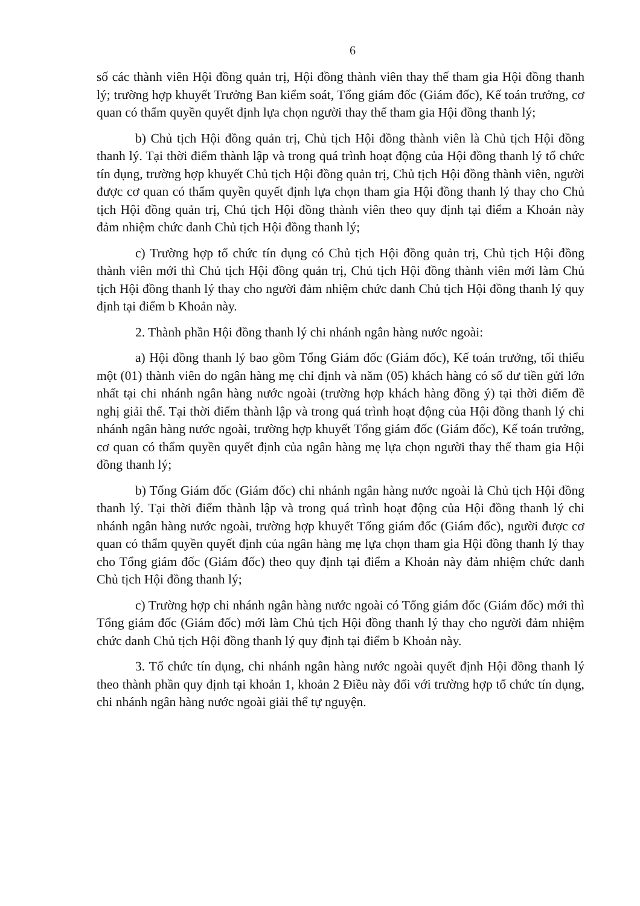6
số các thành viên Hội đồng quản trị, Hội đồng thành viên thay thế tham gia Hội đồng thanh lý; trường hợp khuyết Trưởng Ban kiểm soát, Tổng giám đốc (Giám đốc), Kế toán trưởng, cơ quan có thẩm quyền quyết định lựa chọn người thay thế tham gia Hội đồng thanh lý;
b) Chủ tịch Hội đồng quản trị, Chủ tịch Hội đồng thành viên là Chủ tịch Hội đồng thanh lý. Tại thời điểm thành lập và trong quá trình hoạt động của Hội đồng thanh lý tổ chức tín dụng, trường hợp khuyết Chủ tịch Hội đồng quản trị, Chủ tịch Hội đồng thành viên, người được cơ quan có thẩm quyền quyết định lựa chọn tham gia Hội đồng thanh lý thay cho Chủ tịch Hội đồng quản trị, Chủ tịch Hội đồng thành viên theo quy định tại điểm a Khoản này đảm nhiệm chức danh Chủ tịch Hội đồng thanh lý;
c) Trường hợp tổ chức tín dụng có Chủ tịch Hội đồng quản trị, Chủ tịch Hội đồng thành viên mới thì Chủ tịch Hội đồng quản trị, Chủ tịch Hội đồng thành viên mới làm Chủ tịch Hội đồng thanh lý thay cho người đảm nhiệm chức danh Chủ tịch Hội đồng thanh lý quy định tại điểm b Khoản này.
2. Thành phần Hội đồng thanh lý chi nhánh ngân hàng nước ngoài:
a) Hội đồng thanh lý bao gồm Tổng Giám đốc (Giám đốc), Kế toán trưởng, tối thiểu một (01) thành viên do ngân hàng mẹ chỉ định và năm (05) khách hàng có số dư tiền gửi lớn nhất tại chi nhánh ngân hàng nước ngoài (trường hợp khách hàng đồng ý) tại thời điểm đề nghị giải thể. Tại thời điểm thành lập và trong quá trình hoạt động của Hội đồng thanh lý chi nhánh ngân hàng nước ngoài, trường hợp khuyết Tổng giám đốc (Giám đốc), Kế toán trưởng, cơ quan có thẩm quyền quyết định của ngân hàng mẹ lựa chọn người thay thế tham gia Hội đồng thanh lý;
b) Tổng Giám đốc (Giám đốc) chi nhánh ngân hàng nước ngoài là Chủ tịch Hội đồng thanh lý. Tại thời điểm thành lập và trong quá trình hoạt động của Hội đồng thanh lý chi nhánh ngân hàng nước ngoài, trường hợp khuyết Tổng giám đốc (Giám đốc), người được cơ quan có thẩm quyền quyết định của ngân hàng mẹ lựa chọn tham gia Hội đồng thanh lý thay cho Tổng giám đốc (Giám đốc) theo quy định tại điểm a Khoản này đảm nhiệm chức danh Chủ tịch Hội đồng thanh lý;
c) Trường hợp chi nhánh ngân hàng nước ngoài có Tổng giám đốc (Giám đốc) mới thì Tổng giám đốc (Giám đốc) mới làm Chủ tịch Hội đồng thanh lý thay cho người đảm nhiệm chức danh Chủ tịch Hội đồng thanh lý quy định tại điểm b Khoản này.
3. Tổ chức tín dụng, chi nhánh ngân hàng nước ngoài quyết định Hội đồng thanh lý theo thành phần quy định tại khoản 1, khoản 2 Điều này đối với trường hợp tổ chức tín dụng, chi nhánh ngân hàng nước ngoài giải thể tự nguyện.